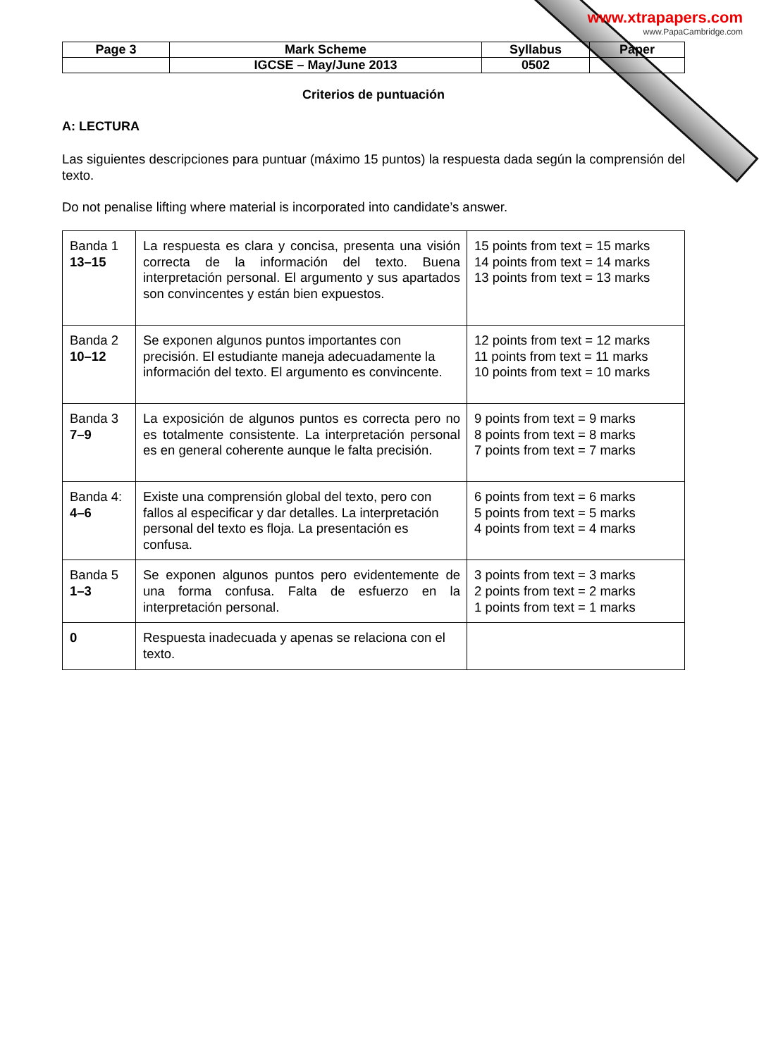www.xtrapapers.com
www.PapaCambridge.com
| Page 3 | Mark Scheme | Syllabus | Paper |
| | IGCSE – May/June 2013 | 0502 | |
Criterios de puntuación
A: LECTURA
Las siguientes descripciones para puntuar (máximo 15 puntos) la respuesta dada según la comprensión del texto.
Do not penalise lifting where material is incorporated into candidate’s answer.
| Banda 1 13–15 | La respuesta es clara y concisa, presenta una visión correcta de la información del texto. Buena interpretación personal. El argumento y sus apartados son convincentes y están bien expuestos. | 15 points from text = 15 marks 14 points from text = 14 marks 13 points from text = 13 marks |
| Banda 2 10–12 | Se exponen algunos puntos importantes con precisión. El estudiante maneja adecuadamente la información del texto. El argumento es convincente. | 12 points from text = 12 marks 11 points from text = 11 marks 10 points from text = 10 marks |
| Banda 3 7–9 | La exposición de algunos puntos es correcta pero no es totalmente consistente. La interpretación personal es en general coherente aunque le falta precisión. | 9 points from text = 9 marks 8 points from text = 8 marks 7 points from text = 7 marks |
| Banda 4: 4–6 | Existe una comprensión global del texto, pero con fallos al especificar y dar detalles. La interpretación personal del texto es floja. La presentación es confusa. | 6 points from text = 6 marks 5 points from text = 5 marks 4 points from text = 4 marks |
| Banda 5 1–3 | Se exponen algunos puntos pero evidentemente de una forma confusa. Falta de esfuerzo en la interpretación personal. | 3 points from text = 3 marks 2 points from text = 2 marks 1 points from text = 1 marks |
| 0 | Respuesta inadecuada y apenas se relaciona con el texto. | |